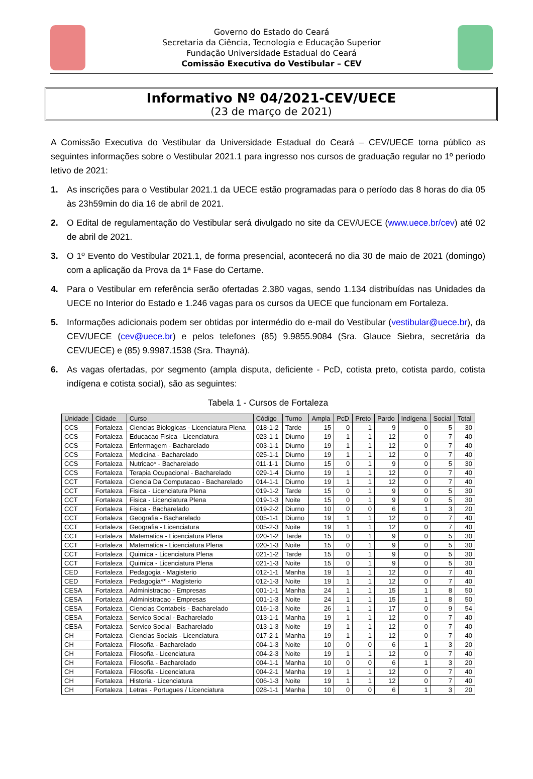Governo do Estado do Ceará
Secretaria da Ciência, Tecnologia e Educação Superior
Fundação Universidade Estadual do Ceará
Comissão Executiva do Vestibular – CEV
Informativo Nº 04/2021-CEV/UECE
(23 de março de 2021)
A Comissão Executiva do Vestibular da Universidade Estadual do Ceará – CEV/UECE torna público as seguintes informações sobre o Vestibular 2021.1 para ingresso nos cursos de graduação regular no 1º período letivo de 2021:
1. As inscrições para o Vestibular 2021.1 da UECE estão programadas para o período das 8 horas do dia 05 às 23h59min do dia 16 de abril de 2021.
2. O Edital de regulamentação do Vestibular será divulgado no site da CEV/UECE (www.uece.br/cev) até 02 de abril de 2021.
3. O 1º Evento do Vestibular 2021.1, de forma presencial, acontecerá no dia 30 de maio de 2021 (domingo) com a aplicação da Prova da 1ª Fase do Certame.
4. Para o Vestibular em referência serão ofertadas 2.380 vagas, sendo 1.134 distribuídas nas Unidades da UECE no Interior do Estado e 1.246 vagas para os cursos da UECE que funcionam em Fortaleza.
5. Informações adicionais podem ser obtidas por intermédio do e-mail do Vestibular (vestibular@uece.br), da CEV/UECE (cev@uece.br) e pelos telefones (85) 9.9855.9084 (Sra. Glauce Siebra, secretária da CEV/UECE) e (85) 9.9987.1538 (Sra. Thayná).
6. As vagas ofertadas, por segmento (ampla disputa, deficiente - PcD, cotista preto, cotista pardo, cotista indígena e cotista social), são as seguintes:
Tabela 1 - Cursos de Fortaleza
| Unidade | Cidade | Curso | Código | Turno | Ampla | PcD | Preto | Pardo | Indígena | Social | Total |
| --- | --- | --- | --- | --- | --- | --- | --- | --- | --- | --- | --- |
| CCS | Fortaleza | Ciencias Biologicas - Licenciatura Plena | 018-1-2 | Tarde | 15 | 0 | 1 | 9 | 0 | 5 | 30 |
| CCS | Fortaleza | Educacao Fisica - Licenciatura | 023-1-1 | Diurno | 19 | 1 | 1 | 12 | 0 | 7 | 40 |
| CCS | Fortaleza | Enfermagem - Bacharelado | 003-1-1 | Diurno | 19 | 1 | 1 | 12 | 0 | 7 | 40 |
| CCS | Fortaleza | Medicina - Bacharelado | 025-1-1 | Diurno | 19 | 1 | 1 | 12 | 0 | 7 | 40 |
| CCS | Fortaleza | Nutricao* - Bacharelado | 011-1-1 | Diurno | 15 | 0 | 1 | 9 | 0 | 5 | 30 |
| CCS | Fortaleza | Terapia Ocupacional - Bacharelado | 029-1-4 | Diurno | 19 | 1 | 1 | 12 | 0 | 7 | 40 |
| CCT | Fortaleza | Ciencia Da Computacao - Bacharelado | 014-1-1 | Diurno | 19 | 1 | 1 | 12 | 0 | 7 | 40 |
| CCT | Fortaleza | Fisica - Licenciatura Plena | 019-1-2 | Tarde | 15 | 0 | 1 | 9 | 0 | 5 | 30 |
| CCT | Fortaleza | Fisica - Licenciatura Plena | 019-1-3 | Noite | 15 | 0 | 1 | 9 | 0 | 5 | 30 |
| CCT | Fortaleza | Fisica - Bacharelado | 019-2-2 | Diurno | 10 | 0 | 0 | 6 | 1 | 3 | 20 |
| CCT | Fortaleza | Geografia - Bacharelado | 005-1-1 | Diurno | 19 | 1 | 1 | 12 | 0 | 7 | 40 |
| CCT | Fortaleza | Geografia - Licenciatura | 005-2-3 | Noite | 19 | 1 | 1 | 12 | 0 | 7 | 40 |
| CCT | Fortaleza | Matematica - Licenciatura Plena | 020-1-2 | Tarde | 15 | 0 | 1 | 9 | 0 | 5 | 30 |
| CCT | Fortaleza | Matematica - Licenciatura Plena | 020-1-3 | Noite | 15 | 0 | 1 | 9 | 0 | 5 | 30 |
| CCT | Fortaleza | Quimica - Licenciatura Plena | 021-1-2 | Tarde | 15 | 0 | 1 | 9 | 0 | 5 | 30 |
| CCT | Fortaleza | Quimica - Licenciatura Plena | 021-1-3 | Noite | 15 | 0 | 1 | 9 | 0 | 5 | 30 |
| CED | Fortaleza | Pedagogia - Magisterio | 012-1-1 | Manha | 19 | 1 | 1 | 12 | 0 | 7 | 40 |
| CED | Fortaleza | Pedagogia** - Magisterio | 012-1-3 | Noite | 19 | 1 | 1 | 12 | 0 | 7 | 40 |
| CESA | Fortaleza | Administracao - Empresas | 001-1-1 | Manha | 24 | 1 | 1 | 15 | 1 | 8 | 50 |
| CESA | Fortaleza | Administracao - Empresas | 001-1-3 | Noite | 24 | 1 | 1 | 15 | 1 | 8 | 50 |
| CESA | Fortaleza | Ciencias Contabeis - Bacharelado | 016-1-3 | Noite | 26 | 1 | 1 | 17 | 0 | 9 | 54 |
| CESA | Fortaleza | Servico Social - Bacharelado | 013-1-1 | Manha | 19 | 1 | 1 | 12 | 0 | 7 | 40 |
| CESA | Fortaleza | Servico Social - Bacharelado | 013-1-3 | Noite | 19 | 1 | 1 | 12 | 0 | 7 | 40 |
| CH | Fortaleza | Ciencias Sociais - Licenciatura | 017-2-1 | Manha | 19 | 1 | 1 | 12 | 0 | 7 | 40 |
| CH | Fortaleza | Filosofia - Bacharelado | 004-1-3 | Noite | 10 | 0 | 0 | 6 | 1 | 3 | 20 |
| CH | Fortaleza | Filosofia - Licenciatura | 004-2-3 | Noite | 19 | 1 | 1 | 12 | 0 | 7 | 40 |
| CH | Fortaleza | Filosofia - Bacharelado | 004-1-1 | Manha | 10 | 0 | 0 | 6 | 1 | 3 | 20 |
| CH | Fortaleza | Filosofia - Licenciatura | 004-2-1 | Manha | 19 | 1 | 1 | 12 | 0 | 7 | 40 |
| CH | Fortaleza | Historia - Licenciatura | 006-1-3 | Noite | 19 | 1 | 1 | 12 | 0 | 7 | 40 |
| CH | Fortaleza | Letras - Portugues / Licenciatura | 028-1-1 | Manha | 10 | 0 | 0 | 6 | 1 | 3 | 20 |